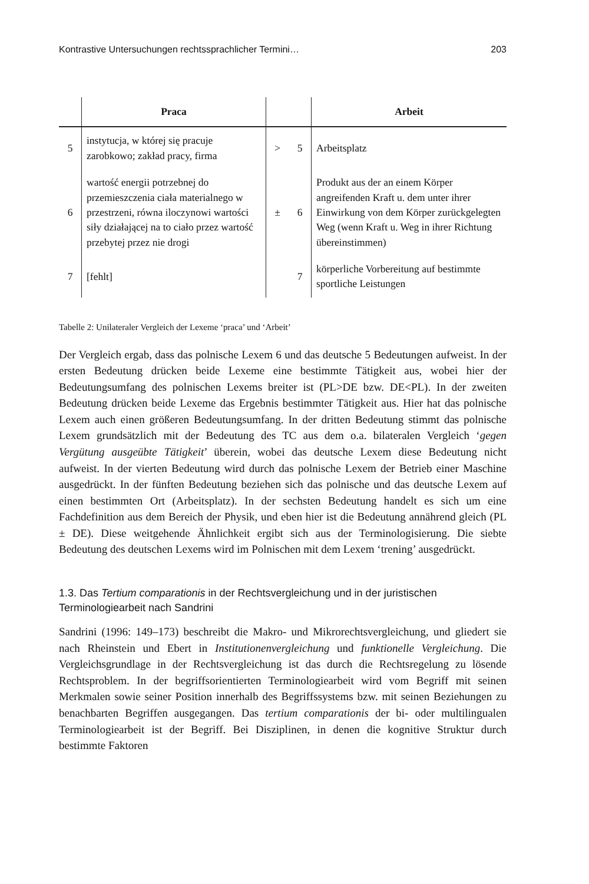Kontrastive Untersuchungen rechtssprachlicher Termini… 203
| | Praca | | | Arbeit |
| --- | --- | --- | --- | --- |
| 5 | instytucja, w której się pracuje zarobkowo; zakład pracy, firma | > | 5 | Arbeitsplatz |
| 6 | wartość energii potrzebnej do przemieszczenia ciała materialnego w przestrzeni, równa iloczynowi wartości siły działającej na to ciało przez wartość przebytej przez nie drogi | ± | 6 | Produkt aus der an einem Körper angreifenden Kraft u. dem unter ihrer Einwirkung von dem Körper zurückgelegten Weg (wenn Kraft u. Weg in ihrer Richtung übereinstimmen) |
| 7 | [fehlt] | | 7 | körperliche Vorbereitung auf bestimmte sportliche Leistungen |
Tabelle 2: Unilateraler Vergleich der Lexeme ‘praca’ und ‘Arbeit’
Der Vergleich ergab, dass das polnische Lexem 6 und das deutsche 5 Bedeutungen aufweist. In der ersten Bedeutung drücken beide Lexeme eine bestimmte Tätigkeit aus, wobei hier der Bedeutungsumfang des polnischen Lexems breiter ist (PL>DE bzw. DE<PL). In der zweiten Bedeutung drücken beide Lexeme das Ergebnis bestimmter Tätigkeit aus. Hier hat das polnische Lexem auch einen größeren Bedeutungsumfang. In der dritten Bedeutung stimmt das polnische Lexem grundsätzlich mit der Bedeutung des TC aus dem o.a. bilateralen Vergleich ‘gegen Vergütung ausgeübte Tätigkeit’ überein, wobei das deutsche Lexem diese Bedeutung nicht aufweist. In der vierten Bedeutung wird durch das polnische Lexem der Betrieb einer Maschine ausgedrückt. In der fünften Bedeutung beziehen sich das polnische und das deutsche Lexem auf einen bestimmten Ort (Arbeitsplatz). In der sechsten Bedeutung handelt es sich um eine Fachdefinition aus dem Bereich der Physik, und eben hier ist die Bedeutung annährend gleich (PL ± DE). Diese weitgehende Ähnlichkeit ergibt sich aus der Terminologisierung. Die siebte Bedeutung des deutschen Lexems wird im Polnischen mit dem Lexem ‘trening’ ausgedrückt.
1.3. Das Tertium comparationis in der Rechtsvergleichung und in der juristischen Terminologiearbeit nach Sandrini
Sandrini (1996: 149–173) beschreibt die Makro- und Mikrorechtsvergleichung, und gliedert sie nach Rheinstein und Ebert in Institutionenvergleichung und funktionelle Vergleichung. Die Vergleichsgrundlage in der Rechtsvergleichung ist das durch die Rechtsregelung zu lösende Rechtsproblem. In der begriffsorientierten Terminologiearbeit wird vom Begriff mit seinen Merkmalen sowie seiner Position innerhalb des Begriffssystems bzw. mit seinen Beziehungen zu benachbarten Begriffen ausgegangen. Das tertium comparationis der bi- oder multilingualen Terminologiearbeit ist der Begriff. Bei Disziplinen, in denen die kognitive Struktur durch bestimmte Faktoren